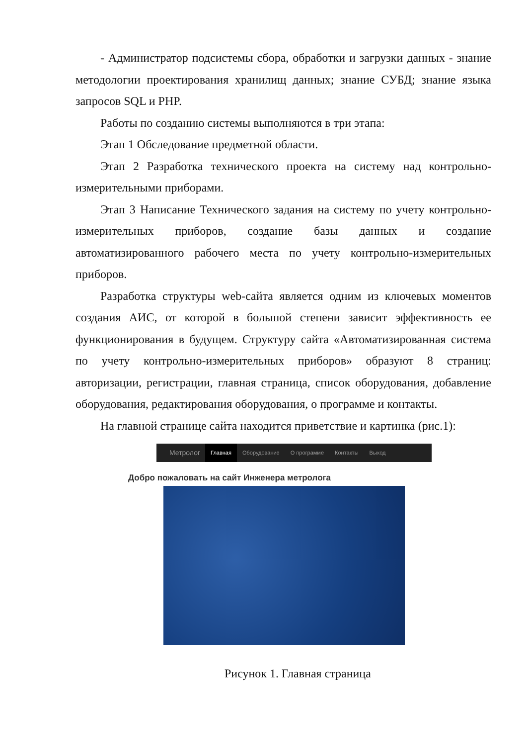- Администратор подсистемы сбора, обработки и загрузки данных - знание методологии проектирования хранилищ данных; знание СУБД; знание языка запросов SQL и PHP.
Работы по созданию системы выполняются в три этапа:
Этап 1 Обследование предметной области.
Этап 2 Разработка технического проекта на систему над контрольно-измерительными приборами.
Этап 3 Написание Технического задания на систему по учету контрольно-измерительных приборов, создание базы данных и создание автоматизированного рабочего места по учету контрольно-измерительных приборов.
Разработка структуры web-сайта является одним из ключевых моментов создания АИС, от которой в большой степени зависит эффективность ее функционирования в будущем. Структуру сайта «Автоматизированная система по учету контрольно-измерительных приборов» образуют 8 страниц: авторизации, регистрации, главная страница, список оборудования, добавление оборудования, редактирования оборудования, о программе и контакты.
На главной странице сайта находится приветствие и картинка (рис.1):
Метролог Главная Оборудование О программе Контакты Выход
Добро пожаловать на сайт Инженера метролога
Рисунок 1. Главная страница